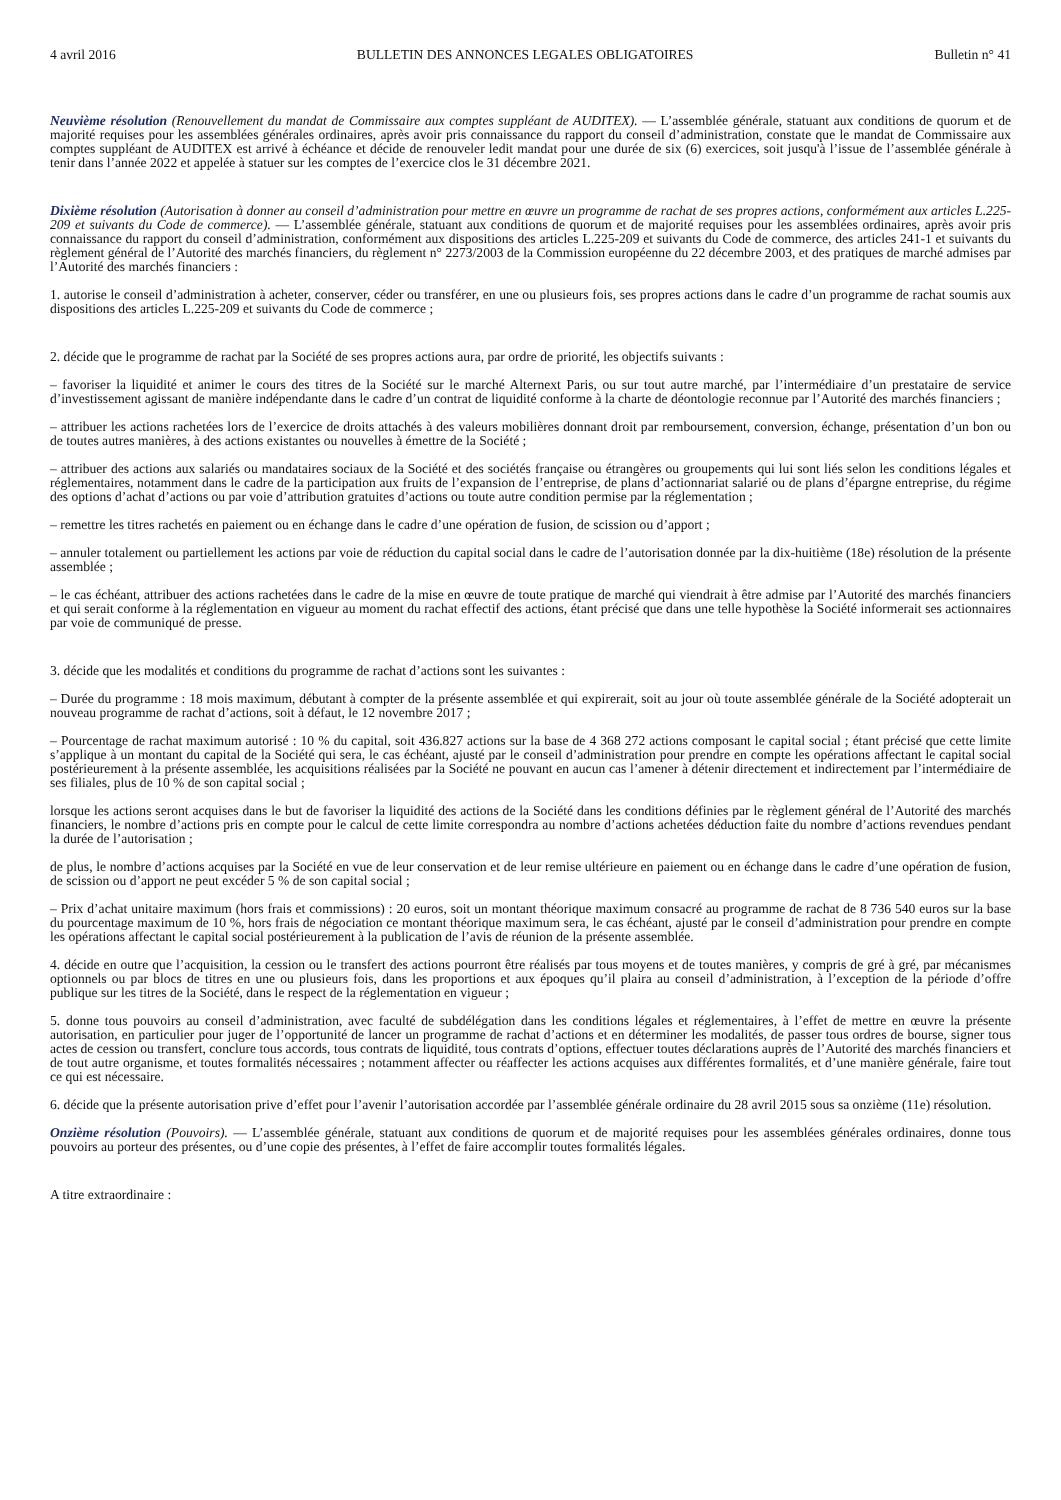4 avril 2016 BULLETIN DES ANNONCES LEGALES OBLIGATOIRES Bulletin n° 41
Neuvième résolution (Renouvellement du mandat de Commissaire aux comptes suppléant de AUDITEX). — L’assemblée générale, statuant aux conditions de quorum et de majorité requises pour les assemblées générales ordinaires, après avoir pris connaissance du rapport du conseil d’administration, constate que le mandat de Commissaire aux comptes suppléant de AUDITEX est arrivé à échéance et décide de renouveler ledit mandat pour une durée de six (6) exercices, soit jusqu'à l’issue de l’assemblée générale à tenir dans l’année 2022 et appelée à statuer sur les comptes de l’exercice clos le 31 décembre 2021.
Dixième résolution (Autorisation à donner au conseil d’administration pour mettre en œuvre un programme de rachat de ses propres actions, conformément aux articles L.225-209 et suivants du Code de commerce). — L’assemblée générale, statuant aux conditions de quorum et de majorité requises pour les assemblées ordinaires, après avoir pris connaissance du rapport du conseil d’administration, conformément aux dispositions des articles L.225-209 et suivants du Code de commerce, des articles 241-1 et suivants du règlement général de l’Autorité des marchés financiers, du règlement n° 2273/2003 de la Commission européenne du 22 décembre 2003, et des pratiques de marché admises par l’Autorité des marchés financiers :
1. autorise le conseil d’administration à acheter, conserver, céder ou transférer, en une ou plusieurs fois, ses propres actions dans le cadre d’un programme de rachat soumis aux dispositions des articles L.225-209 et suivants du Code de commerce ;
2. décide que le programme de rachat par la Société de ses propres actions aura, par ordre de priorité, les objectifs suivants :
– favoriser la liquidité et animer le cours des titres de la Société sur le marché Alternext Paris, ou sur tout autre marché, par l’intermédiaire d’un prestataire de service d’investissement agissant de manière indépendante dans le cadre d’un contrat de liquidité conforme à la charte de déontologie reconnue par l’Autorité des marchés financiers ;
– attribuer les actions rachetées lors de l’exercice de droits attachés à des valeurs mobilières donnant droit par remboursement, conversion, échange, présentation d’un bon ou de toutes autres manières, à des actions existantes ou nouvelles à émettre de la Société ;
– attribuer des actions aux salariés ou mandataires sociaux de la Société et des sociétés française ou étrangères ou groupements qui lui sont liés selon les conditions légales et réglementaires, notamment dans le cadre de la participation aux fruits de l’expansion de l’entreprise, de plans d’actionnariat salarié ou de plans d’épargne entreprise, du régime des options d’achat d’actions ou par voie d’attribution gratuites d’actions ou toute autre condition permise par la réglementation ;
– remettre les titres rachetés en paiement ou en échange dans le cadre d’une opération de fusion, de scission ou d’apport ;
– annuler totalement ou partiellement les actions par voie de réduction du capital social dans le cadre de l’autorisation donnée par la dix-huitième (18e) résolution de la présente assemblée ;
– le cas échéant, attribuer des actions rachetées dans le cadre de la mise en œuvre de toute pratique de marché qui viendrait à être admise par l’Autorité des marchés financiers et qui serait conforme à la réglementation en vigueur au moment du rachat effectif des actions, étant précisé que dans une telle hypothèse la Société informerait ses actionnaires par voie de communiqué de presse.
3. décide que les modalités et conditions du programme de rachat d’actions sont les suivantes :
– Durée du programme : 18 mois maximum, débutant à compter de la présente assemblée et qui expirerait, soit au jour où toute assemblée générale de la Société adopterait un nouveau programme de rachat d’actions, soit à défaut, le 12 novembre 2017 ;
– Pourcentage de rachat maximum autorisé : 10 % du capital, soit 436.827 actions sur la base de 4 368 272 actions composant le capital social ; étant précisé que cette limite s’applique à un montant du capital de la Société qui sera, le cas échéant, ajusté par le conseil d’administration pour prendre en compte les opérations affectant le capital social postérieurement à la présente assemblée, les acquisitions réalisées par la Société ne pouvant en aucun cas l’amener à détenir directement et indirectement par l’intermédiaire de ses filiales, plus de 10 % de son capital social ;
lorsque les actions seront acquises dans le but de favoriser la liquidité des actions de la Société dans les conditions définies par le règlement général de l’Autorité des marchés financiers, le nombre d’actions pris en compte pour le calcul de cette limite correspondra au nombre d’actions achetées déduction faite du nombre d’actions revendues pendant la durée de l’autorisation ;
de plus, le nombre d’actions acquises par la Société en vue de leur conservation et de leur remise ultérieure en paiement ou en échange dans le cadre d’une opération de fusion, de scission ou d’apport ne peut excéder 5 % de son capital social ;
– Prix d’achat unitaire maximum (hors frais et commissions) : 20 euros, soit un montant théorique maximum consacré au programme de rachat de 8 736 540 euros sur la base du pourcentage maximum de 10 %, hors frais de négociation ce montant théorique maximum sera, le cas échéant, ajusté par le conseil d’administration pour prendre en compte les opérations affectant le capital social postérieurement à la publication de l’avis de réunion de la présente assemblée.
4. décide en outre que l’acquisition, la cession ou le transfert des actions pourront être réalisés par tous moyens et de toutes manières, y compris de gré à gré, par mécanismes optionnels ou par blocs de titres en une ou plusieurs fois, dans les proportions et aux époques qu’il plaira au conseil d’administration, à l’exception de la période d’offre publique sur les titres de la Société, dans le respect de la réglementation en vigueur ;
5. donne tous pouvoirs au conseil d’administration, avec faculté de subdélégation dans les conditions légales et réglementaires, à l’effet de mettre en œuvre la présente autorisation, en particulier pour juger de l’opportunité de lancer un programme de rachat d’actions et en déterminer les modalités, de passer tous ordres de bourse, signer tous actes de cession ou transfert, conclure tous accords, tous contrats de liquidité, tous contrats d’options, effectuer toutes déclarations auprès de l’Autorité des marchés financiers et de tout autre organisme, et toutes formalités nécessaires ; notamment affecter ou réaffecter les actions acquises aux différentes formalités, et d’une manière générale, faire tout ce qui est nécessaire.
6. décide que la présente autorisation prive d’effet pour l’avenir l’autorisation accordée par l’assemblée générale ordinaire du 28 avril 2015 sous sa onzième (11e) résolution.
Onzième résolution (Pouvoirs). — L’assemblée générale, statuant aux conditions de quorum et de majorité requises pour les assemblées générales ordinaires, donne tous pouvoirs au porteur des présentes, ou d’une copie des présentes, à l’effet de faire accomplir toutes formalités légales.
A titre extraordinaire :